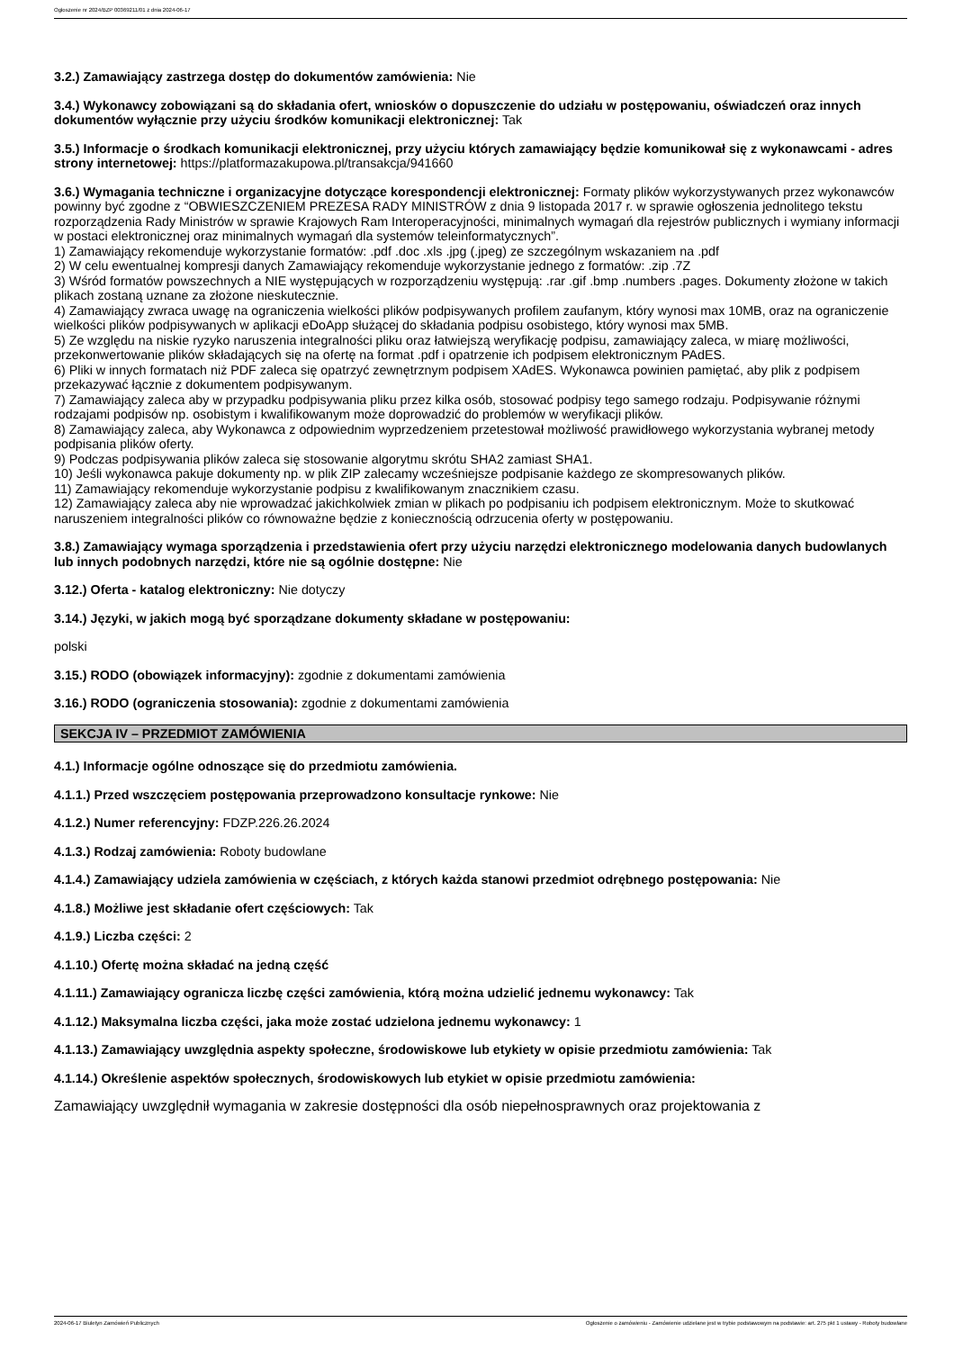Ogłoszenie nr 2024/BZP 00369211/01 z dnia 2024-06-17
3.2.) Zamawiający zastrzega dostęp do dokumentów zamówienia: Nie
3.4.) Wykonawcy zobowiązani są do składania ofert, wniosków o dopuszczenie do udziału w postępowaniu, oświadczeń oraz innych dokumentów wyłącznie przy użyciu środków komunikacji elektronicznej: Tak
3.5.) Informacje o środkach komunikacji elektronicznej, przy użyciu których zamawiający będzie komunikował się z wykonawcami - adres strony internetowej: https://platformazakupowa.pl/transakcja/941660
3.6.) Wymagania techniczne i organizacyjne dotyczące korespondencji elektronicznej: Formaty plików wykorzystywanych przez wykonawców powinny być zgodne z “OBWIESZCZENIEM PREZESA RADY MINISTRÓW z dnia 9 listopada 2017 r. w sprawie ogłoszenia jednolitego tekstu rozporządzenia Rady Ministrów w sprawie Krajowych Ram Interoperacyjności, minimalnych wymagań dla rejestrów publicznych i wymiany informacji w postaci elektronicznej oraz minimalnych wymagań dla systemów teleinformatycznych”.
1) Zamawiający rekomenduje wykorzystanie formatów: .pdf .doc .xls .jpg (.jpeg) ze szczególnym wskazaniem na .pdf
2) W celu ewentualnej kompresji danych Zamawiający rekomenduje wykorzystanie jednego z formatów: .zip .7Z
3) Wśród formatów powszechnych a NIE występujących w rozporządzeniu występują: .rar .gif .bmp .numbers .pages. Dokumenty złożone w takich plikach zostaną uznane za złożone nieskutecznie.
4) Zamawiający zwraca uwagę na ograniczenia wielkości plików podpisywanych profilem zaufanym, który wynosi max 10MB, oraz na ograniczenie wielkości plików podpisywanych w aplikacji eDoApp służącej do składania podpisu osobistego, który wynosi max 5MB.
5) Ze względu na niskie ryzyko naruszenia integralności pliku oraz łatwiejszą weryfikację podpisu, zamawiający zaleca, w miarę możliwości, przekonwertowanie plików składających się na ofertę na format .pdf i opatrzenie ich podpisem elektronicznym PAdES.
6) Pliki w innych formatach niż PDF zaleca się opatrzyć zewnętrznym podpisem XAdES. Wykonawca powinien pamiętać, aby plik z podpisem przekazywać łącznie z dokumentem podpisywanym.
7) Zamawiający zaleca aby w przypadku podpisywania pliku przez kilka osób, stosować podpisy tego samego rodzaju. Podpisywanie różnymi rodzajami podpisów np. osobistym i kwalifikowanym może doprowadzić do problemów w weryfikacji plików.
8) Zamawiający zaleca, aby Wykonawca z odpowiednim wyprzedzeniem przetestował możliwość prawidłowego wykorzystania wybranej metody podpisania plików oferty.
9) Podczas podpisywania plików zaleca się stosowanie algorytmu skrótu SHA2 zamiast SHA1.
10) Jeśli wykonawca pakuje dokumenty np. w plik ZIP zalecamy wcześniejsze podpisanie każdego ze skompresowanych plików.
11) Zamawiający rekomenduje wykorzystanie podpisu z kwalifikowanym znacznikiem czasu.
12) Zamawiający zaleca aby nie wprowadzać jakichkolwiek zmian w plikach po podpisaniu ich podpisem elektronicznym. Może to skutkować naruszeniem integralności plików co równoważne będzie z koniecznością odrzucenia oferty w postępowaniu.
3.8.) Zamawiający wymaga sporządzenia i przedstawienia ofert przy użyciu narzędzi elektronicznego modelowania danych budowlanych lub innych podobnych narzędzi, które nie są ogólnie dostępne: Nie
3.12.) Oferta - katalog elektroniczny: Nie dotyczy
3.14.) Języki, w jakich mogą być sporządzane dokumenty składane w postępowaniu:
polski
3.15.) RODO (obowiązek informacyjny): zgodnie z dokumentami zamówienia
3.16.) RODO (ograniczenia stosowania): zgodnie z dokumentami zamówienia
SEKCJA IV – PRZEDMIOT ZAMÓWIENIA
4.1.) Informacje ogólne odnoszące się do przedmiotu zamówienia.
4.1.1.) Przed wszczęciem postępowania przeprowadzono konsultacje rynkowe: Nie
4.1.2.) Numer referencyjny: FDZP.226.26.2024
4.1.3.) Rodzaj zamówienia: Roboty budowlane
4.1.4.) Zamawiający udziela zamówienia w częściach, z których każda stanowi przedmiot odrębnego postępowania: Nie
4.1.8.) Możliwe jest składanie ofert częściowych: Tak
4.1.9.) Liczba części: 2
4.1.10.) Ofertę można składać na jedną część
4.1.11.) Zamawiający ogranicza liczbę części zamówienia, którą można udzielić jednemu wykonawcy: Tak
4.1.12.) Maksymalna liczba części, jaka może zostać udzielona jednemu wykonawcy: 1
4.1.13.) Zamawiający uwzględnia aspekty społeczne, środowiskowe lub etykiety w opisie przedmiotu zamówienia: Tak
4.1.14.) Określenie aspektów społecznych, środowiskowych lub etykiet w opisie przedmiotu zamówienia:
Zamawiający uwzględnił wymagania w zakresie dostępności dla osób niepełnosprawnych oraz projektowania z
2024-06-17 Biuletyn Zamówień Publicznych Ogłoszenie o zamówieniu - Zamówienie udzielane jest w trybie podstawowym na podstawie: art. 275 pkt 1 ustawy - Roboty budowlane